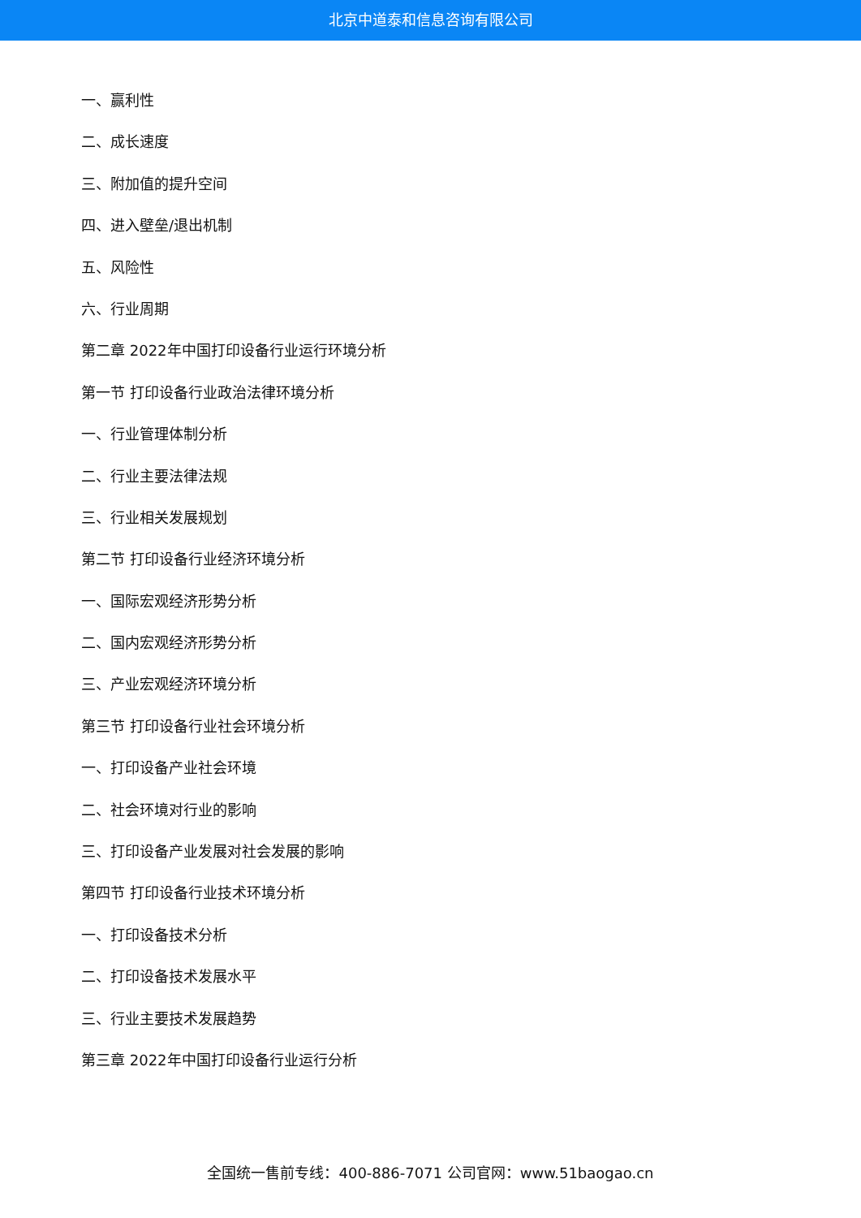北京中道泰和信息咨询有限公司
一、赢利性
二、成长速度
三、附加值的提升空间
四、进入壁垒/退出机制
五、风险性
六、行业周期
第二章 2022年中国打印设备行业运行环境分析
第一节 打印设备行业政治法律环境分析
一、行业管理体制分析
二、行业主要法律法规
三、行业相关发展规划
第二节 打印设备行业经济环境分析
一、国际宏观经济形势分析
二、国内宏观经济形势分析
三、产业宏观经济环境分析
第三节 打印设备行业社会环境分析
一、打印设备产业社会环境
二、社会环境对行业的影响
三、打印设备产业发展对社会发展的影响
第四节 打印设备行业技术环境分析
一、打印设备技术分析
二、打印设备技术发展水平
三、行业主要技术发展趋势
第三章 2022年中国打印设备行业运行分析
全国统一售前专线：400-886-7071 公司官网：www.51baogao.cn